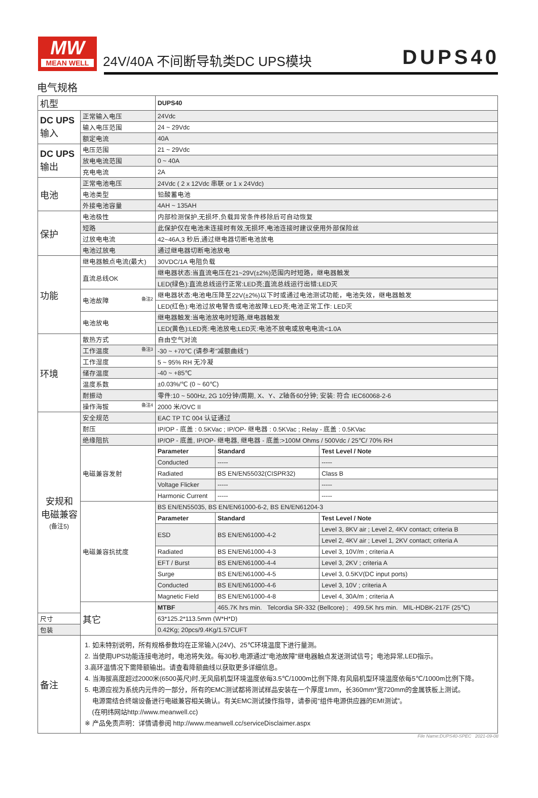MW
MEAN WELL
24V/40A 不间断导轨类DC UPS模块
DUPS40
电气规格
| 机型 | | DUPS40 | | |
| DC UPS 输入 | 正常输入电压 | 24Vdc | | |
| | 输入电压范围 | 24 ~ 29Vdc | | |
| | 额定电流 | 40A | | |
| DC UPS 输出 | 电压范围 | 21 ~ 29Vdc | | |
| | 放电电流范围 | 0 ~ 40A | | |
| | 充电电流 | 2A | | |
| 电池 | 正常电池电压 | 24Vdc ( 2 x 12Vdc 串联 or 1 x 24Vdc) | | |
| | 电池类型 | 铅酸蓄电池 | | |
| | 外接电池容量 | 4AH ~ 135AH | | |
| 保护 | 电池极性 | 内部检测保护,无损坏,负载异常条件移除后可自动恢复 | | |
| | 短路 | 此保护仅在电池未连接时有效,无损坏,电池连接时建议使用外部保险丝 | | |
| | 过放电电流 | 42~46A,3 秒后,通过继电器切断电池放电 | | |
| | 电池过放电 | 通过继电器切断电池放电 | | |
| 功能 | 继电器触点电流(最大) | 30VDC/1A 电阻负载 | | |
| | 直流总线OK | 继电器状态:当直流电压在21~29V(±2%)范围内时短路，继电器触发 | | |
| | | LED(绿色):直流总线运行正常:LED亮;直流总线运行出错:LED灭 | | |
| | 电池故障 备注2 | 继电器状态:电池电压降至22V(±2%)以下时或通过电池测试功能，电池失效，继电器触发 | | |
| | | LED(红色):电池过放电警告或电池故障:LED亮;电池正常工作: LED灭 | | |
| | 电池放电 | 继电器触发:当电池放电时短路,继电器触发 | | |
| | | LED(黄色):LED亮:电池放电;LED灭:电池不放电或放电电流<1.0A | | |
| 环境 | 散热方式 | 自由空气对流 | | |
| | 工作温度 备注3 | -30 ~ +70℃ (请参考"减额曲线") | | |
| | 工作湿度 | 5 ~ 95% RH 无冷凝 | | |
| | 储存温度 | -40 ~ +85℃ | | |
| | 温度系数 | ±0.03%/℃ (0 ~ 60℃) | | |
| | 耐振动 | 零件:10 ~ 500Hz, 2G 10分钟/周期, X、Y、Z轴各60分钟; 安装: 符合 IEC60068-2-6 | | |
| | 操作海拔 备注4 | 2000 米/OVC II | | |
| 安规和 电磁兼容 (备注5) | 安全规范 | EAC TP TC 004 认证通过 | | |
| | 耐压 | IP/OP - 底盖 : 0.5KVac ; IP/OP- 继电器 : 0.5KVac ; Relay - 底盖 : 0.5KVac | | |
| | 绝缘阻抗 | IP/OP - 底盖, IP/OP- 继电器, 继电器 - 底盖:>100M Ohms / 500Vdc / 25℃/ 70% RH | | |
| | 电磁兼容发射 | Parameter | Standard | Test Level / Note |
| | | Conducted | ----- | ----- |
| | | Radiated | BS EN/EN55032(CISPR32) | Class B |
| | | Voltage Flicker | ----- | ----- |
| | | Harmonic Current | ----- | ----- |
| | 电磁兼容抗扰度 | BS EN/EN55035, BS EN/EN61000-6-2, BS EN/EN61204-3 | | |
| | | Parameter | Standard | Test Level / Note |
| | | ESD | BS EN/EN61000-4-2 | Level 3, 8KV air ; Level 2, 4KV contact; criteria B |
| | | | | Level 2, 4KV air ; Level 1, 2KV contact; criteria A |
| | | Radiated | BS EN/EN61000-4-3 | Level 3, 10V/m ; criteria A |
| | | EFT / Burst | BS EN/EN61000-4-4 | Level 3, 2KV ; criteria A |
| | | Surge | BS EN/EN61000-4-5 | Level 3, 0.5KV(DC input ports) |
| | | Conducted | BS EN/EN61000-4-6 | Level 3, 10V ; criteria A |
| | | Magnetic Field | BS EN/EN61000-4-8 | Level 4, 30A/m ; criteria A |
| | 其它 | MTBF | 465.7K hrs min. Telcordia SR-332 (Bellcore) ; 499.5K hrs min. MIL-HDBK-217F (25℃) | |
| 尺寸 | | 63*125.2*113.5mm (W*H*D) | | |
| 包装 | | 0.42Kg; 20pcs/9.4Kg/1.57CUFT | | |
| 备注 | 1. 如未特别说明，所有规格参数均在正常输入(24V)、25℃环境温度下进行量测。 2. 当使用UPS功能连接电池时，电池将失效。每30秒,电源通过"电池故障"继电器触点发送测试信号；电池异常,LED指示。 3.高环温情况下需降额输出。请查看降额曲线以获取更多详细信息。 4. 当海拔高度超过2000米(6500英尺)时,无风扇机型环境温度依每3.5℃/1000m比例下降,有风扇机型环境温度依每5℃/1000m比例下降。 5. 电源应视为系统内元件的一部分，所有的EMC测试都将测试样品安装在一个厚度1mm，长360mm*宽720mm的金属铁板上测试。 电源需结合终端设备进行电磁兼容相关确认。有关EMC测试操作指导，请参阅“组件电源供应器的EMI测试”。 (在明纬网站http://www.meanwell.cc) ※ 产品免责声明：详情请参阅 http://www.meanwell.cc/serviceDisclaimer.aspx | | | |
File Name:DUPS40-SPEC 2021-09-08